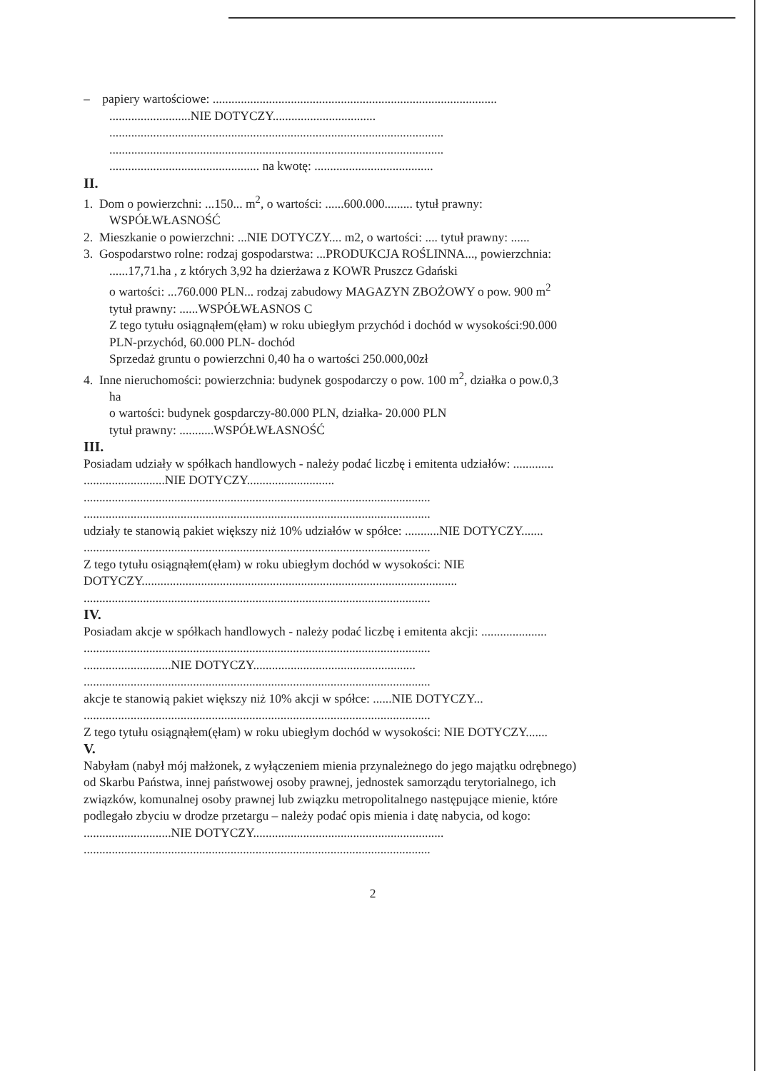– papiery wartościowe: ...........................................................................................
..........................NIE DOTYCZY.................................
...........................................................................................................
...........................................................................................................
................................................ na kwotę: ......................................
II.
1. Dom o powierzchni: ...150... m<sup>2</sup>, o wartości: ......600.000......... tytuł prawny:
WSPÓŁWŁASNOŚĆ
2. Mieszkanie o powierzchni: ...NIE DOTYCZY.... m2, o wartości: .... tytuł prawny: ......
3. Gospodarstwo rolne: rodzaj gospodarstwa: ...PRODUKCJA ROŚLINNA..., powierzchnia:
......17,71.ha , z których 3,92 ha dzierżawa z KOWR Pruszcz Gdański
o wartości: ...760.000 PLN... rodzaj zabudowy MAGAZYN ZBOŻOWY o pow. 900 m<sup>2</sup>
tytuł prawny: ......WSPÓŁWŁASNOS C
Z tego tytułu osiągnąłem(ęłam) w roku ubiegłym przychód i dochód w wysokości:90.000
PLN-przychód, 60.000 PLN- dochód
Sprzedaż gruntu o powierzchni 0,40 ha o wartości 250.000,00zł
4. Inne nieruchomości: powierzchnia: budynek gospodarczy o pow. 100 m<sup>2</sup>, działka o pow.0,3
ha
o wartości: budynek gospdarczy-80.000 PLN, działka- 20.000 PLN
tytuł prawny: ...........WSPÓŁWŁASNOŚĆ
III.
Posiadam udziały w spółkach handlowych - należy podać liczbę i emitenta udziałów: .............
..........................NIE DOTYCZY............................
...............................................................................................................
...............................................................................................................
udziały te stanowią pakiet większy niż 10% udziałów w spółce: ...........NIE DOTYCZY.......
...............................................................................................................
Z tego tytułu osiągnąłem(ęłam) w roku ubiegłym dochód w wysokości: NIE
DOTYCZY.....................................................................................................
...............................................................................................................
IV.
Posiadam akcje w spółkach handlowych - należy podać liczbę i emitenta akcji: .....................
...............................................................................................................
............................NIE DOTYCZY....................................................
...............................................................................................................
akcje te stanowią pakiet większy niż 10% akcji w spółce: ......NIE DOTYCZY...
...............................................................................................................
Z tego tytułu osiągnąłem(ęłam) w roku ubiegłym dochód w wysokości: NIE DOTYCZY.......
V.
Nabyłam (nabył mój małżonek, z wyłączeniem mienia przynależnego do jego majątku odrębnego)
od Skarbu Państwa, innej państwowej osoby prawnej, jednostek samorządu terytorialnego, ich
związków, komunalnej osoby prawnej lub związku metropolitalnego następujące mienie, które
podlegało zbyciu w drodze przetargu – należy podać opis mienia i datę nabycia, od kogo:
............................NIE DOTYCZY.............................................................
...............................................................................................................
2